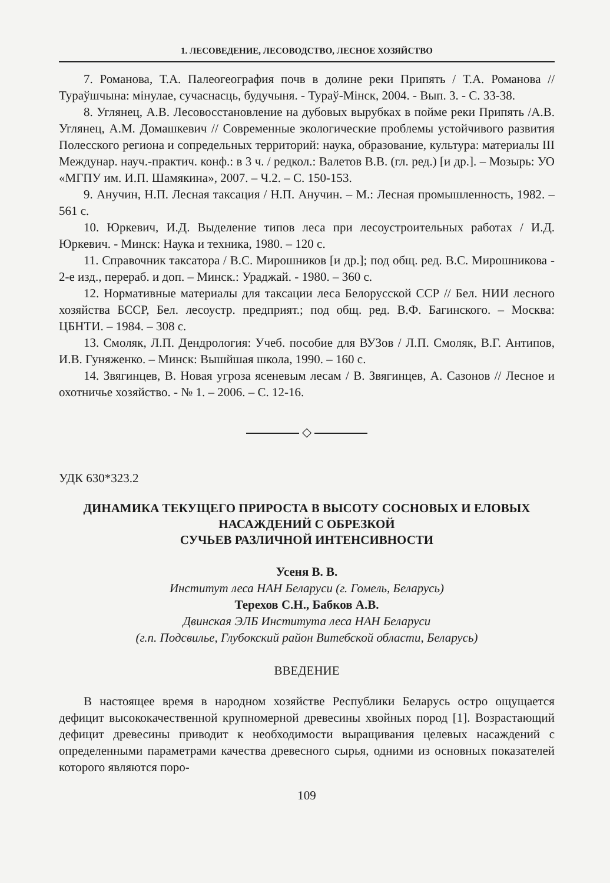1. ЛЕСОВЕДЕНИЕ, ЛЕСОВОДСТВО, ЛЕСНОЕ ХОЗЯЙСТВО
7. Романова, Т.А. Палеогеография почв в долине реки Припять / Т.А. Романова // Тураўшчына: мінулае, сучаснасць, будучыня. - Тураў-Мінск, 2004. - Вып. 3. - С. 33-38.
8. Углянец, А.В. Лесовосстановление на дубовых вырубках в пойме реки Припять /А.В. Углянец, А.М. Домашкевич // Современные экологические проблемы устойчивого развития Полесского региона и сопредельных территорий: наука, образование, культура: материалы III Междунар. науч.-практич. конф.: в 3 ч. / редкол.: Валетов В.В. (гл. ред.) [и др.]. – Мозырь: УО «МГПУ им. И.П. Шамякина», 2007. – Ч.2. – С. 150-153.
9. Анучин, Н.П. Лесная таксация / Н.П. Анучин. – М.: Лесная промышленность, 1982. – 561 с.
10. Юркевич, И.Д. Выделение типов леса при лесоустроительных работах / И.Д. Юркевич. - Минск: Наука и техника, 1980. – 120 с.
11. Справочник таксатора / В.С. Мирошников [и др.]; под общ. ред. В.С. Мирошникова - 2-е изд., перераб. и доп. – Минск.: Ураджай. - 1980. – 360 с.
12. Нормативные материалы для таксации леса Белорусской ССР // Бел. НИИ лесного хозяйства БССР, Бел. лесоустр. предприят.; под общ. ред. В.Ф. Багинского. – Москва: ЦБНТИ. – 1984. – 308 с.
13. Смоляк, Л.П. Дендрология: Учеб. пособие для ВУЗов / Л.П. Смоляк, В.Г. Антипов, И.В. Гуняженко. – Минск: Вышйшая школа, 1990. – 160 с.
14. Звягинцев, В. Новая угроза ясеневым лесам / В. Звягинцев, А. Сазонов // Лесное и охотничье хозяйство. - № 1. – 2006. – С. 12-16.
◇
УДК 630*323.2
ДИНАМИКА ТЕКУЩЕГО ПРИРОСТА В ВЫСОТУ СОСНОВЫХ И ЕЛОВЫХ НАСАЖДЕНИЙ С ОБРЕЗКОЙ
СУЧЬЕВ РАЗЛИЧНОЙ ИНТЕНСИВНОСТИ
Усеня В. В.
Институт леса НАН Беларуси (г. Гомель, Беларусь)
Терехов С.Н., Бабков А.В.
Двинская ЭЛБ Института леса НАН Беларуси
(г.п. Подсвилье, Глубокский район Витебской области, Беларусь)
ВВЕДЕНИЕ
В настоящее время в народном хозяйстве Республики Беларусь остро ощущается дефицит высококачественной крупномерной древесины хвойных пород [1]. Возрастающий дефицит древесины приводит к необходимости выращивания целевых насаждений с определенными параметрами качества древесного сырья, одними из основных показателей которого являются поро-
109